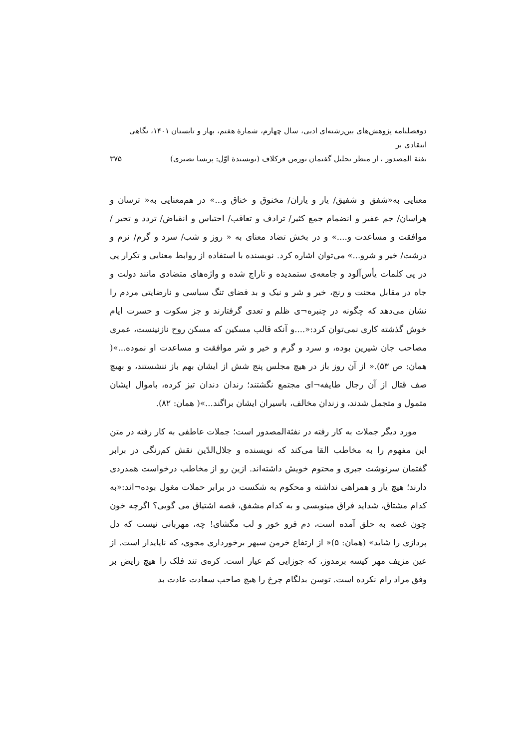دوفصلنامه پژوهش‌های بین‌رشته‌ای ادبی، سال چهارم، شمارهٔ هفتم، بهار و تابستان ۱۴۰۱، نگاهی انتقادی بر
نفثة المصدور ، از منظر تحلیل گفتمان نورمن فرکلاف (نویسندهٔ اوّل: پریسا نصیری)
۳۷۵
معنایی به«شفق و شفیق/ یار و یاران/ مخنوق و خناق و...» در هم‌معنایی به« ترسان و هراسان/ جم عفیر و انضمام جمع کثیر/ ترادف و تعاقب/ احتباس و انقباض/ تردد و تحیر / موافقت و مساعدت و....» و در بخش تضاد معنای به « روز و شب/ سرد و گرم/ نرم و درشت/ خیر و شرو...» می‌توان اشاره کرد. نویسنده با استفاده از روابط معنایی و تکرار پی در پی کلمات یأس‌آلود و جامعه‌ی ستمدیده و تاراج شده و واژه‌های متضادی مانند دولت و جاه در مقابل محنت و رنج، خیر و شر و نیک و بد فضای تنگ سیاسی و نارضایتی مردم را نشان می‌دهد که چگونه در چنبره¬ی ظلم و تعدی گرفتارند و جز سکوت و حسرت ایام خوش گذشته کاری نمی‌توان کرد:«....و آنکه قالب مسکین که مسکن روح نازنینست، عمری مصاحب جان شیرین بوده، و سرد و گرم و خیر و شر موافقت و مساعدت او نموده...»( همان: ص ۵۳).« از آن روز باز در هیچ مجلس پنج شش از ایشان بهم باز ننشستند، و بهیچ صف قتال از آن رجال طایفه¬ای مجتمع نگشتند؛ رندان دندان تیز کرده، باموال ایشان متمول و متجمل شدند، و زندان مخالف، باسیران ایشان براگند...»( همان: ۸۲).
مورد دیگر جملات به کار رفته در نفثةالمصدور است؛ جملات عاطفی به کار رفته در متن این مفهوم را به مخاطب القا می‌کند که نویسنده و جلال‌الدّین نقش کم‌رنگی در برابر گفتمان سرنوشت جبری و محتوم خویش داشته‌اند. ازین رو از مخاطب درخواست همدردی دارند؛ هیچ یار و همراهی نداشته و محکوم به شکست در برابر حملات مغول بوده¬اند:«به کدام مشتاق، شداید فراق مینویسی و به کدام مشفق، قصه اشتیاق می گویی؟ اگرچه خون چون غصه به حلق آمده است، دم فرو خور و لب مگشای! چه، مهربانی نیست که دل پردازی را شاید» (همان: ۵)« از ارتفاع خرمن سپهر برخورداری مجوی، که ناپایدار است. از عین مزیف مهر کیسه برمدوز، که جوزایی کم عیار است. کره‌ی تند فلک را هیچ رایض بر وفق مراد رام نکرده است. توسن بدلگام چرخ را هیچ صاحب سعادت عادت بد